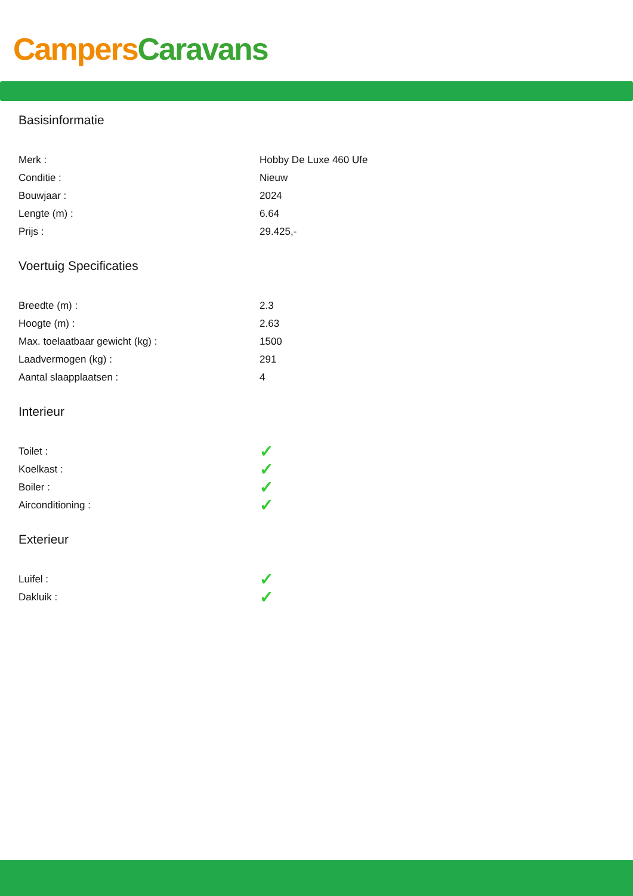Campers Caravans
Basisinformatie
| Merk : | Hobby De Luxe 460 Ufe |
| Conditie : | Nieuw |
| Bouwjaar : | 2024 |
| Lengte (m) : | 6.64 |
| Prijs : | 29.425,- |
Voertuig Specificaties
| Breedte (m) : | 2.3 |
| Hoogte (m) : | 2.63 |
| Max. toelaatbaar gewicht (kg) : | 1500 |
| Laadvermogen (kg) : | 291 |
| Aantal slaapplaatsen : | 4 |
Interieur
| Toilet : | ✓ |
| Koelkast : | ✓ |
| Boiler : | ✓ |
| Airconditioning : | ✓ |
Exterieur
| Luifel : | ✓ |
| Dakluik : | ✓ |